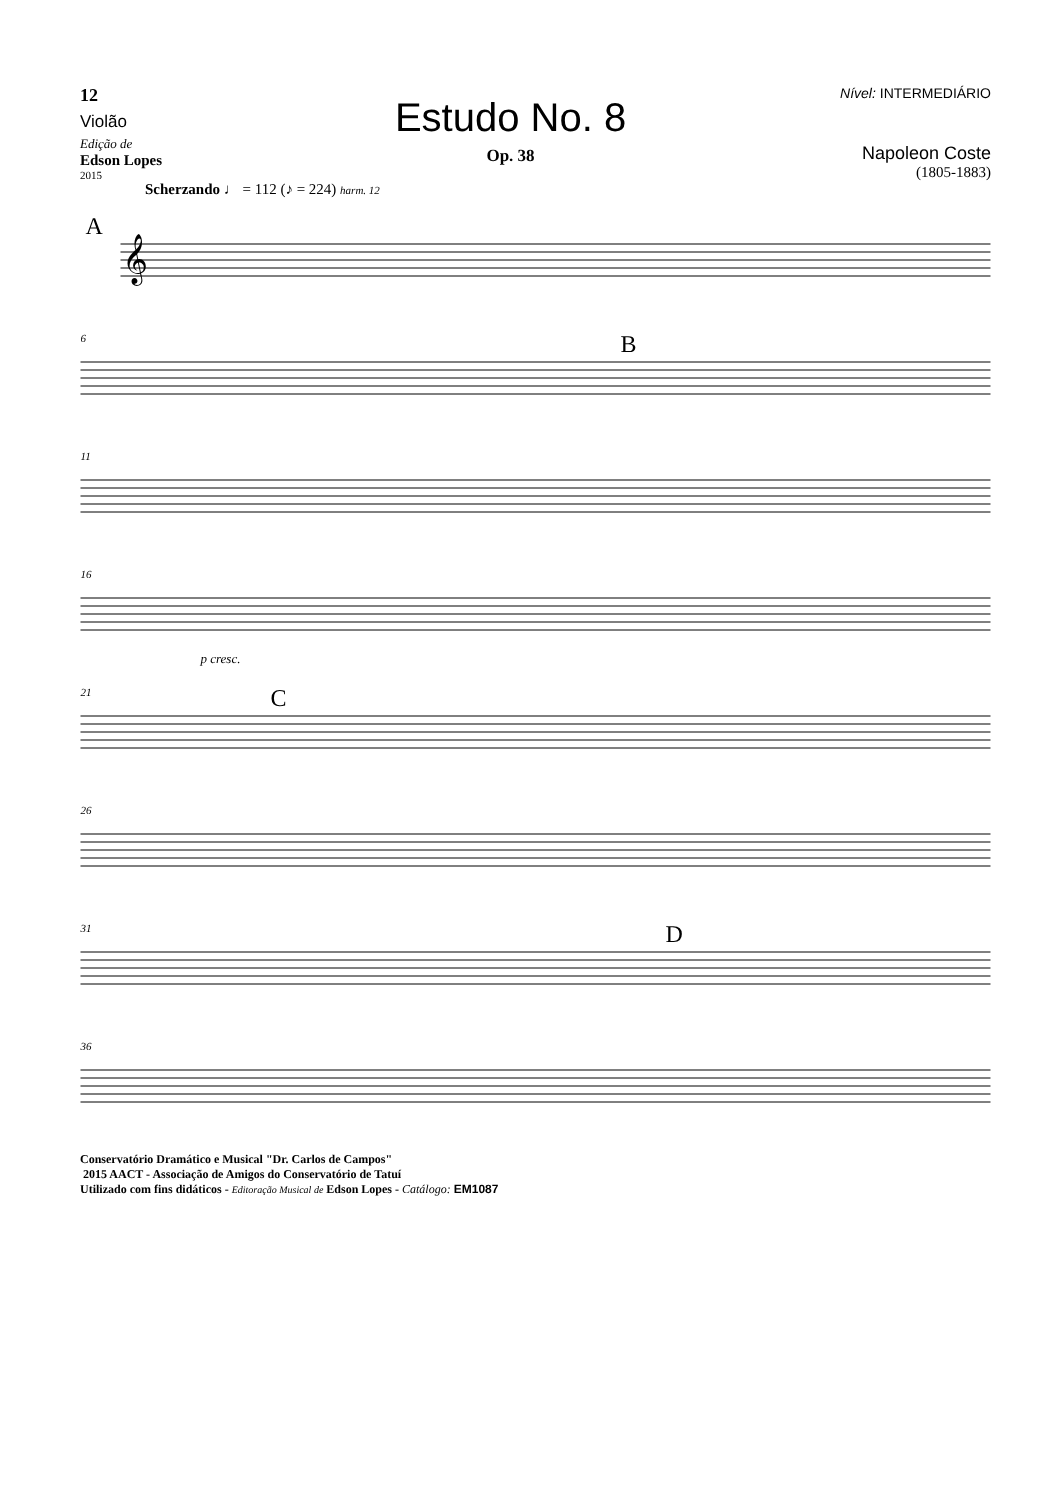12
Violão
Edição de
Edson Lopes
2015
Estudo No. 8
Op. 38
Nível: INTERMEDIÁRIO
Napoleon Coste
(1805-1883)
Scherzando ♩ = 112 (♪ = 224) harm. 12
A
𝄞
6
B
11
16
p cresc.
21
C
26
31
D
36
Conservatório Dramático e Musical "Dr. Carlos de Campos"
2015 AACT - Associação de Amigos do Conservatório de Tatuí
Utilizado com fins didáticos - Editoração Musical de Edson Lopes - Catálogo: EM1087